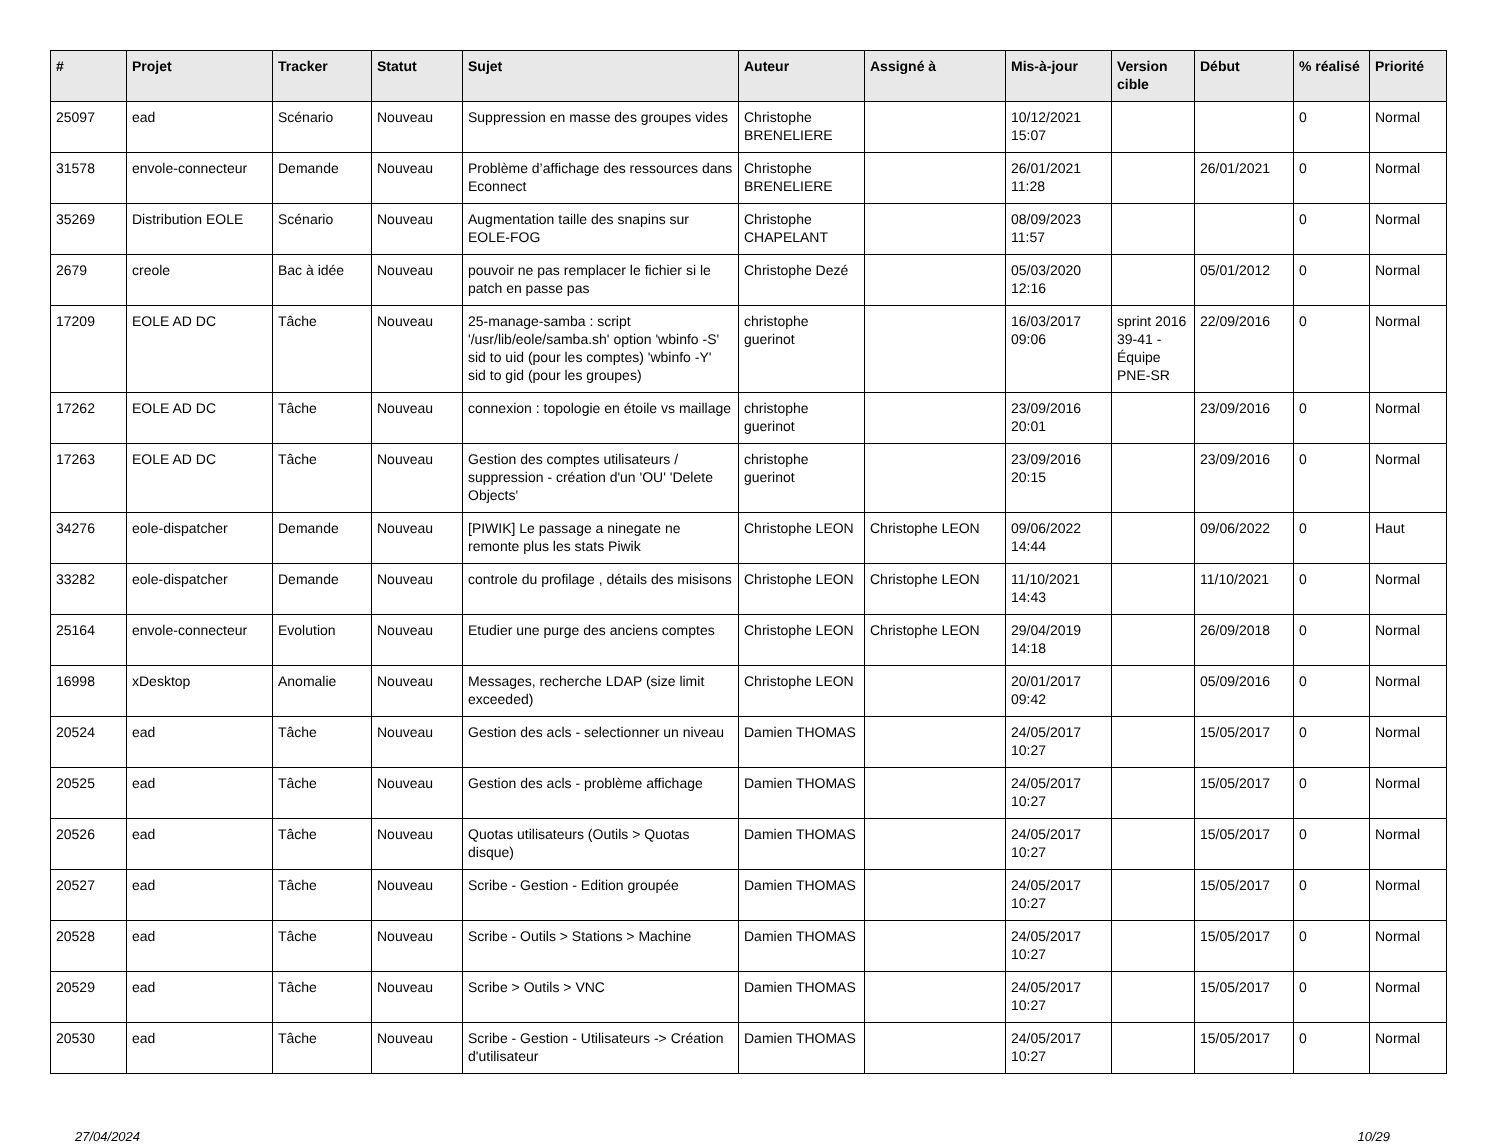| # | Projet | Tracker | Statut | Sujet | Auteur | Assigné à | Mis-à-jour | Version cible | Début | % réalisé | Priorité |
| --- | --- | --- | --- | --- | --- | --- | --- | --- | --- | --- | --- |
| 25097 | ead | Scénario | Nouveau | Suppression en masse des groupes vides | Christophe BRENELIERE | | 10/12/2021 15:07 | | | 0 | Normal |
| 31578 | envole-connecteur | Demande | Nouveau | Problème d’affichage des ressources dans Econnect | Christophe BRENELIERE | | 26/01/2021 11:28 | | 26/01/2021 | 0 | Normal |
| 35269 | Distribution EOLE | Scénario | Nouveau | Augmentation taille des snapins sur EOLE-FOG | Christophe CHAPELANT | | 08/09/2023 11:57 | | | 0 | Normal |
| 2679 | creole | Bac à idée | Nouveau | pouvoir ne pas remplacer le fichier si le patch en passe pas | Christophe Dezé | | 05/03/2020 12:16 | | 05/01/2012 | 0 | Normal |
| 17209 | EOLE AD DC | Tâche | Nouveau | 25-manage-samba : script '/usr/lib/eole/samba.sh' option 'wbinfo -S' sid to uid (pour les comptes) 'wbinfo -Y' sid to gid (pour les groupes) | christophe guerinot | | 16/03/2017 09:06 | sprint 2016 39-41 - Équipe PNE-SR | 22/09/2016 | 0 | Normal |
| 17262 | EOLE AD DC | Tâche | Nouveau | connexion : topologie en étoile vs maillage | christophe guerinot | | 23/09/2016 20:01 | | 23/09/2016 | 0 | Normal |
| 17263 | EOLE AD DC | Tâche | Nouveau | Gestion des comptes utilisateurs / suppression - création d'un 'OU' 'Delete Objects' | christophe guerinot | | 23/09/2016 20:15 | | 23/09/2016 | 0 | Normal |
| 34276 | eole-dispatcher | Demande | Nouveau | [PIWIK] Le passage a ninegate ne remonte plus les stats Piwik | Christophe LEON | Christophe LEON | 09/06/2022 14:44 | | 09/06/2022 | 0 | Haut |
| 33282 | eole-dispatcher | Demande | Nouveau | controle du profilage , détails des misisons | Christophe LEON | Christophe LEON | 11/10/2021 14:43 | | 11/10/2021 | 0 | Normal |
| 25164 | envole-connecteur | Evolution | Nouveau | Etudier une purge des anciens comptes | Christophe LEON | Christophe LEON | 29/04/2019 14:18 | | 26/09/2018 | 0 | Normal |
| 16998 | xDesktop | Anomalie | Nouveau | Messages, recherche LDAP (size limit exceeded) | Christophe LEON | | 20/01/2017 09:42 | | 05/09/2016 | 0 | Normal |
| 20524 | ead | Tâche | Nouveau | Gestion des acls - selectionner un niveau | Damien THOMAS | | 24/05/2017 10:27 | | 15/05/2017 | 0 | Normal |
| 20525 | ead | Tâche | Nouveau | Gestion des acls - problème affichage | Damien THOMAS | | 24/05/2017 10:27 | | 15/05/2017 | 0 | Normal |
| 20526 | ead | Tâche | Nouveau | Quotas utilisateurs (Outils > Quotas disque) | Damien THOMAS | | 24/05/2017 10:27 | | 15/05/2017 | 0 | Normal |
| 20527 | ead | Tâche | Nouveau | Scribe - Gestion - Edition groupée | Damien THOMAS | | 24/05/2017 10:27 | | 15/05/2017 | 0 | Normal |
| 20528 | ead | Tâche | Nouveau | Scribe - Outils > Stations > Machine | Damien THOMAS | | 24/05/2017 10:27 | | 15/05/2017 | 0 | Normal |
| 20529 | ead | Tâche | Nouveau | Scribe > Outils > VNC | Damien THOMAS | | 24/05/2017 10:27 | | 15/05/2017 | 0 | Normal |
| 20530 | ead | Tâche | Nouveau | Scribe - Gestion - Utilisateurs -> Création d'utilisateur | Damien THOMAS | | 24/05/2017 10:27 | | 15/05/2017 | 0 | Normal |
27/04/2024 10/29